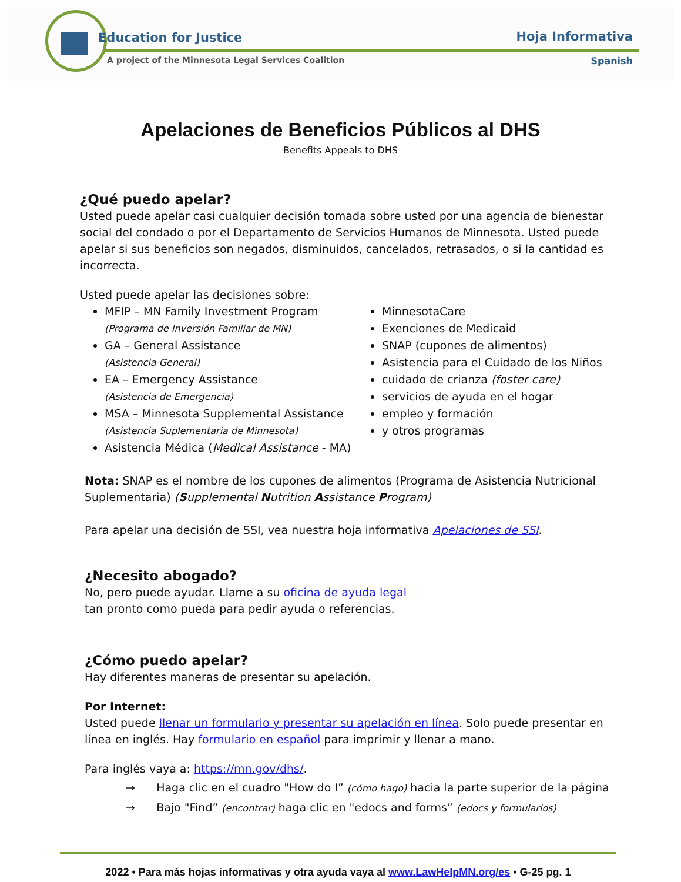Education for Justice
A project of the Minnesota Legal Services Coalition
Hoja Informativa
Spanish
Apelaciones de Beneficios Públicos al DHS
Benefits Appeals to DHS
¿Qué puedo apelar?
Usted puede apelar casi cualquier decisión tomada sobre usted por una agencia de bienestar social del condado o por el Departamento de Servicios Humanos de Minnesota. Usted puede apelar si sus beneficios son negados, disminuidos, cancelados, retrasados, o si la cantidad es incorrecta.
Usted puede apelar las decisiones sobre:
MFIP – MN Family Investment Program
(Programa de Inversión Familiar de MN)
GA – General Assistance
(Asistencia General)
EA – Emergency Assistance
(Asistencia de Emergencia)
MSA – Minnesota Supplemental Assistance
(Asistencia Suplementaria de Minnesota)
Asistencia Médica (Medical Assistance - MA)
MinnesotaCare
Exenciones de Medicaid
SNAP (cupones de alimentos)
Asistencia para el Cuidado de los Niños
cuidado de crianza (foster care)
servicios de ayuda en el hogar
empleo y formación
y otros programas
Nota: SNAP es el nombre de los cupones de alimentos (Programa de Asistencia Nutricional Suplementaria) (Supplemental Nutrition Assistance Program)
Para apelar una decisión de SSI, vea nuestra hoja informativa Apelaciones de SSI.
¿Necesito abogado?
No, pero puede ayudar. Llame a su oficina de ayuda legal tan pronto como pueda para pedir ayuda o referencias.
¿Cómo puedo apelar?
Hay diferentes maneras de presentar su apelación.
Por Internet:
Usted puede llenar un formulario y presentar su apelación en línea. Solo puede presentar en línea en inglés. Hay formulario en español para imprimir y llenar a mano.
Para inglés vaya a: https://mn.gov/dhs/.
→ Haga clic en el cuadro "How do I” (cómo hago) hacia la parte superior de la página
→ Bajo "Find” (encontrar) haga clic en "edocs and forms” (edocs y formularios)
2022 • Para más hojas informativas y otra ayuda vaya al www.LawHelpMN.org/es • G-25 pg. 1